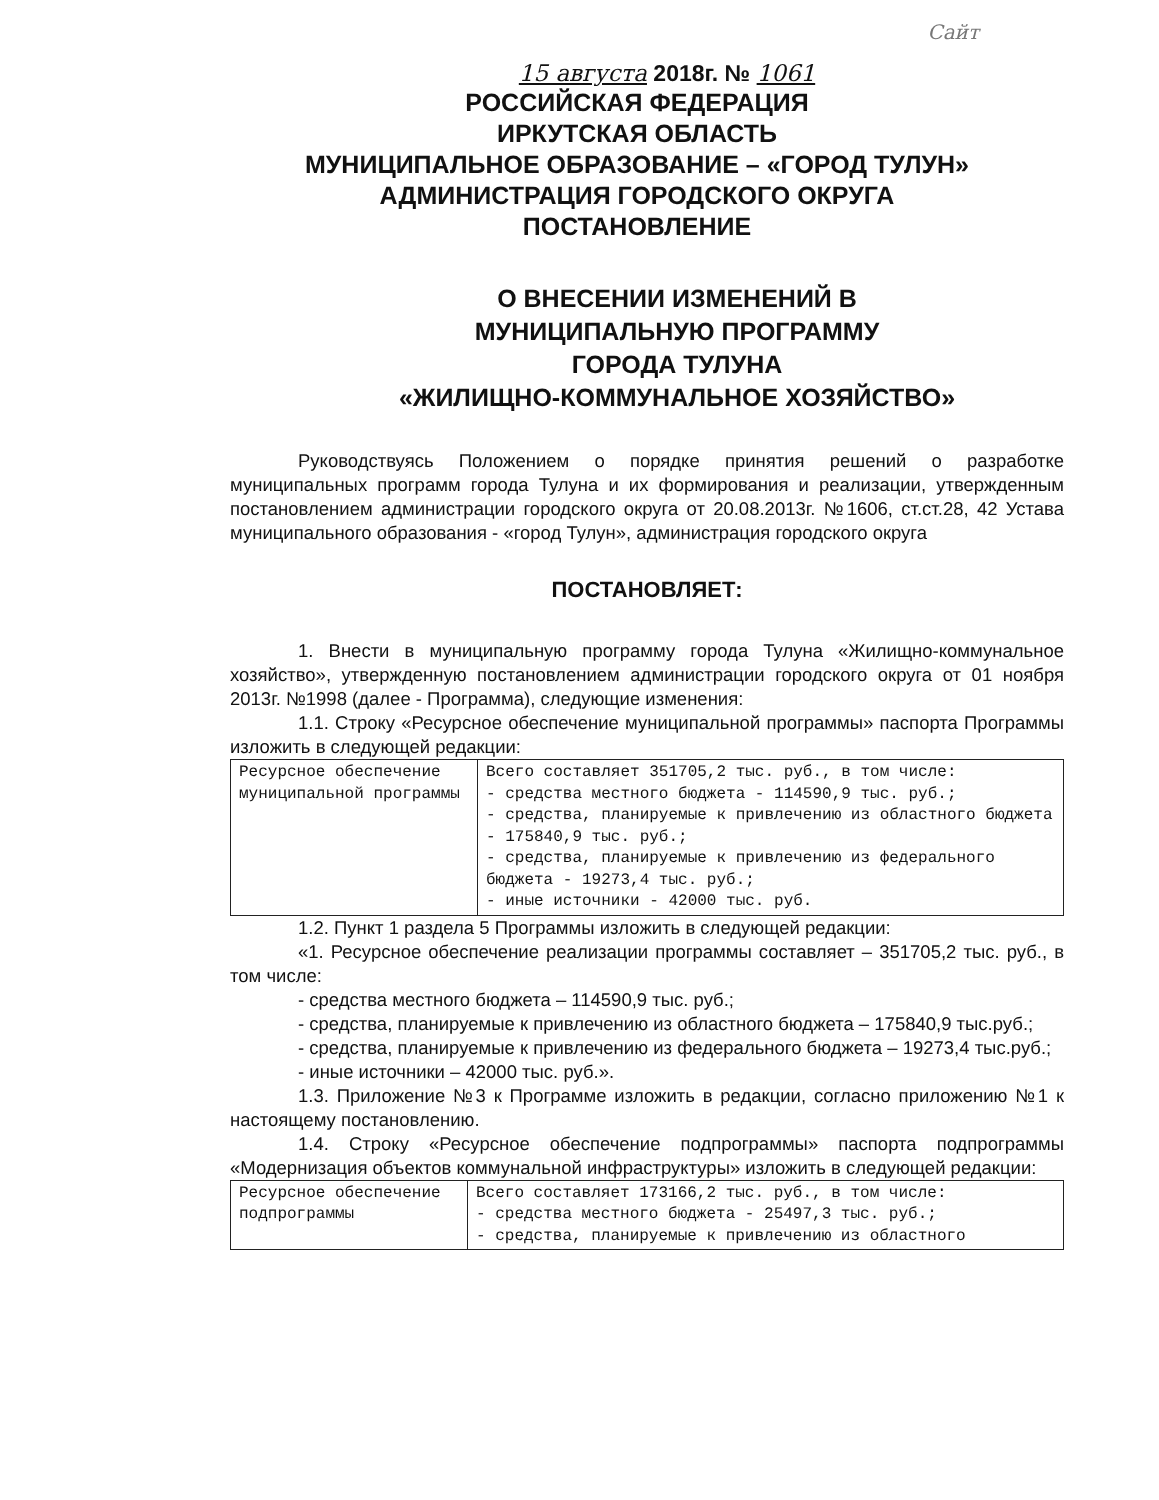Сайт
15 августа 2018г. № 1061
РОССИЙСКАЯ ФЕДЕРАЦИЯ
ИРКУТСКАЯ ОБЛАСТЬ
МУНИЦИПАЛЬНОЕ ОБРАЗОВАНИЕ – «ГОРОД ТУЛУН»
АДМИНИСТРАЦИЯ ГОРОДСКОГО ОКРУГА
ПОСТАНОВЛЕНИЕ
О ВНЕСЕНИИ ИЗМЕНЕНИЙ В
МУНИЦИПАЛЬНУЮ ПРОГРАММУ
ГОРОДА ТУЛУНА
«ЖИЛИЩНО-КОММУНАЛЬНОЕ ХОЗЯЙСТВО»
Руководствуясь Положением о порядке принятия решений о разработке муниципальных программ города Тулуна и их формирования и реализации, утвержденным постановлением администрации городского округа от 20.08.2013г. №1606, ст.ст.28, 42 Устава муниципального образования - «город Тулун», администрация городского округа
ПОСТАНОВЛЯЕТ:
1. Внести в муниципальную программу города Тулуна «Жилищно-коммунальное хозяйство», утвержденную постановлением администрации городского округа от 01 ноября 2013г. №1998 (далее - Программа), следующие изменения:
1.1. Строку «Ресурсное обеспечение муниципальной программы» паспорта Программы изложить в следующей редакции:
| Ресурсное обеспечение муниципальной программы | Всего составляет 351705,2 тыс. руб., в том числе: - средства местного бюджета - 114590,9 тыс. руб.; - средства, планируемые к привлечению из областного бюджета - 175840,9 тыс. руб.; - средства, планируемые к привлечению из федерального бюджета - 19273,4 тыс. руб.; - иные источники - 42000 тыс. руб. |
1.2. Пункт 1 раздела 5 Программы изложить в следующей редакции:
«1. Ресурсное обеспечение реализации программы составляет – 351705,2 тыс. руб., в том числе:
- средства местного бюджета – 114590,9 тыс. руб.;
- средства, планируемые к привлечению из областного бюджета – 175840,9 тыс.руб.;
- средства, планируемые к привлечению из федерального бюджета – 19273,4 тыс.руб.;
- иные источники – 42000 тыс. руб.».
1.3. Приложение №3 к Программе изложить в редакции, согласно приложению №1 к настоящему постановлению.
1.4. Строку «Ресурсное обеспечение подпрограммы» паспорта подпрограммы «Модернизация объектов коммунальной инфраструктуры» изложить в следующей редакции:
| Ресурсное обеспечение подпрограммы | Всего составляет 173166,2 тыс. руб., в том числе: - средства местного бюджета - 25497,3 тыс. руб.; - средства, планируемые к привлечению из областного |